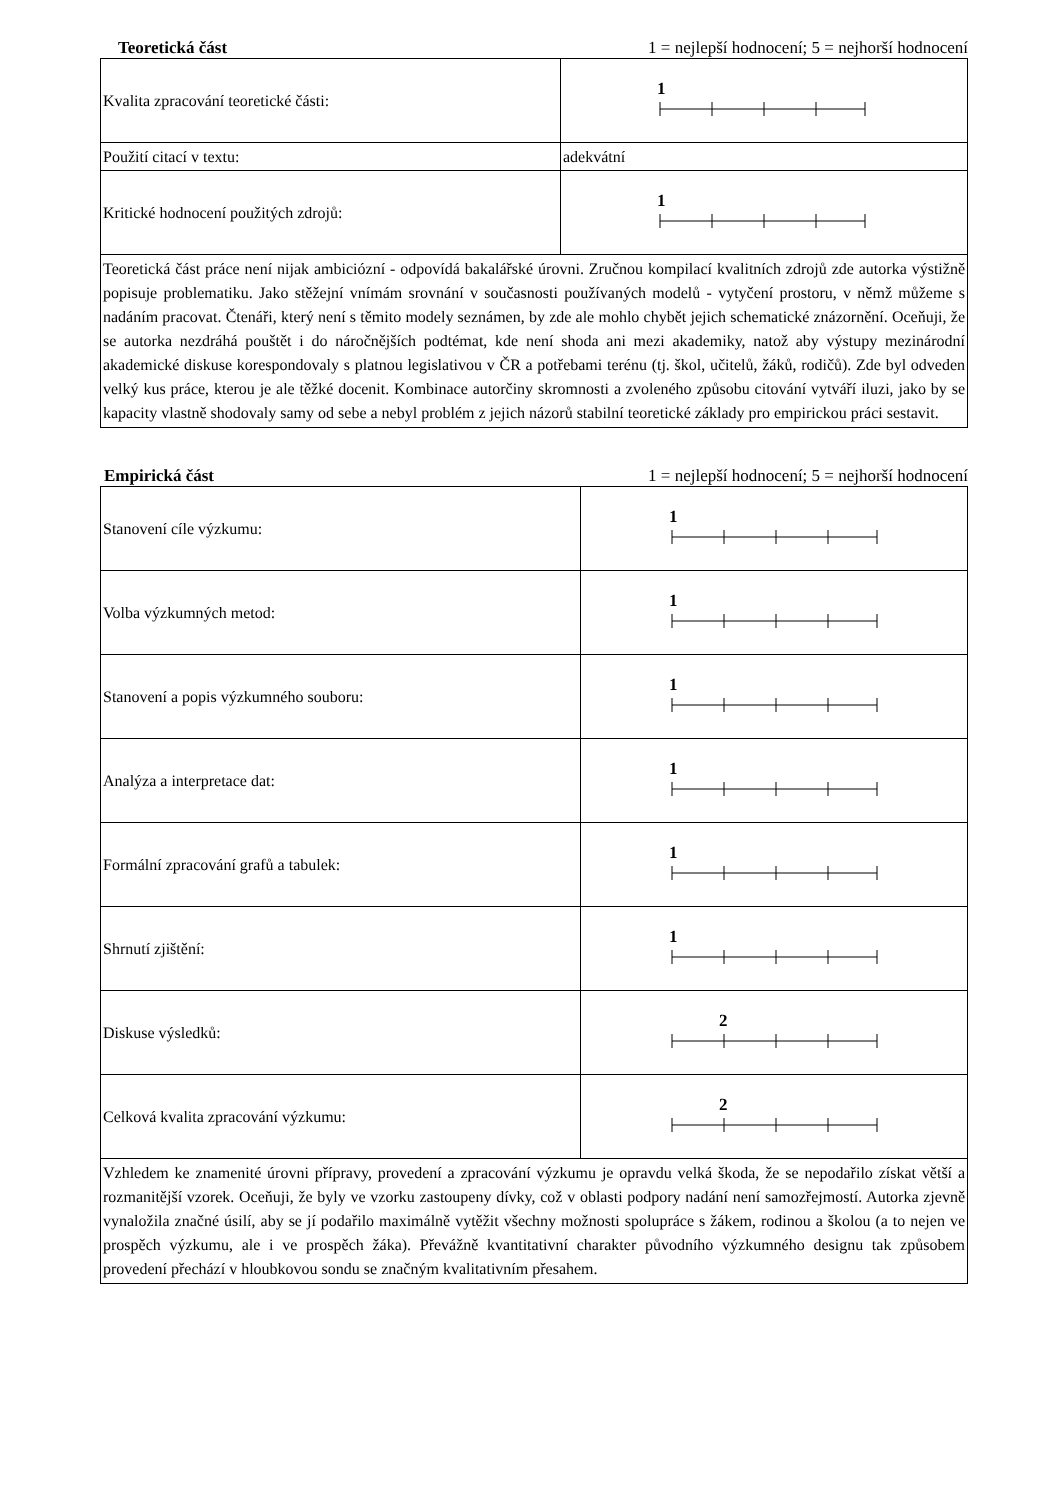Teoretická část 1 = nejlepší hodnocení; 5 = nejhorší hodnocení
| Kvalita zpracování teoretické části: | 1 |
| Použití citací v textu: | adekvátní |
| Kritické hodnocení použitých zdrojů: | 1 |
| Teoretická část práce není nijak ambiciózní - odpovídá bakalářské úrovni. Zručnou kompilací kvalitních zdrojů zde autorka výstižně popisuje problematiku. Jako stěžejní vnímám srovnání v současnosti používaných modelů - vytyčení prostoru, v němž můžeme s nadáním pracovat. Čtenáři, který není s těmito modely seznámen, by zde ale mohlo chybět jejich schematické znázornění. Oceňuji, že se autorka nezdráhá pouštět i do náročnějších podtémat, kde není shoda ani mezi akademiky, natož aby výstupy mezinárodní akademické diskuse korespondovaly s platnou legislativou v ČR a potřebami terénu (tj. škol, učitelů, žáků, rodičů). Zde byl odveden velký kus práce, kterou je ale těžké docenit. Kombinace autorčiny skromnosti a zvoleného způsobu citování vytváří iluzi, jako by se kapacity vlastně shodovaly samy od sebe a nebyl problém z jejich názorů stabilní teoretické základy pro empirickou práci sestavit. | |
Empirická část 1 = nejlepší hodnocení; 5 = nejhorší hodnocení
| Stanovení cíle výzkumu: | 1 |
| Volba výzkumných metod: | 1 |
| Stanovení a popis výzkumného souboru: | 1 |
| Analýza a interpretace dat: | 1 |
| Formální zpracování grafů a tabulek: | 1 |
| Shrnutí zjištění: | 1 |
| Diskuse výsledků: | 2 |
| Celková kvalita zpracování výzkumu: | 2 |
| Vzhledem ke znamenité úrovni přípravy, provedení a zpracování výzkumu je opravdu velká škoda, že se nepodařilo získat větší a rozmanitější vzorek. Oceňuji, že byly ve vzorku zastoupeny dívky, což v oblasti podpory nadání není samozřejmostí. Autorka zjevně vynaložila značné úsilí, aby se jí podařilo maximálně vytěžit všechny možnosti spolupráce s žákem, rodinou a školou (a to nejen ve prospěch výzkumu, ale i ve prospěch žáka). Převážně kvantitativní charakter původního výzkumného designu tak způsobem provedení přechází v hloubkovou sondu se značným kvalitativním přesahem. | |